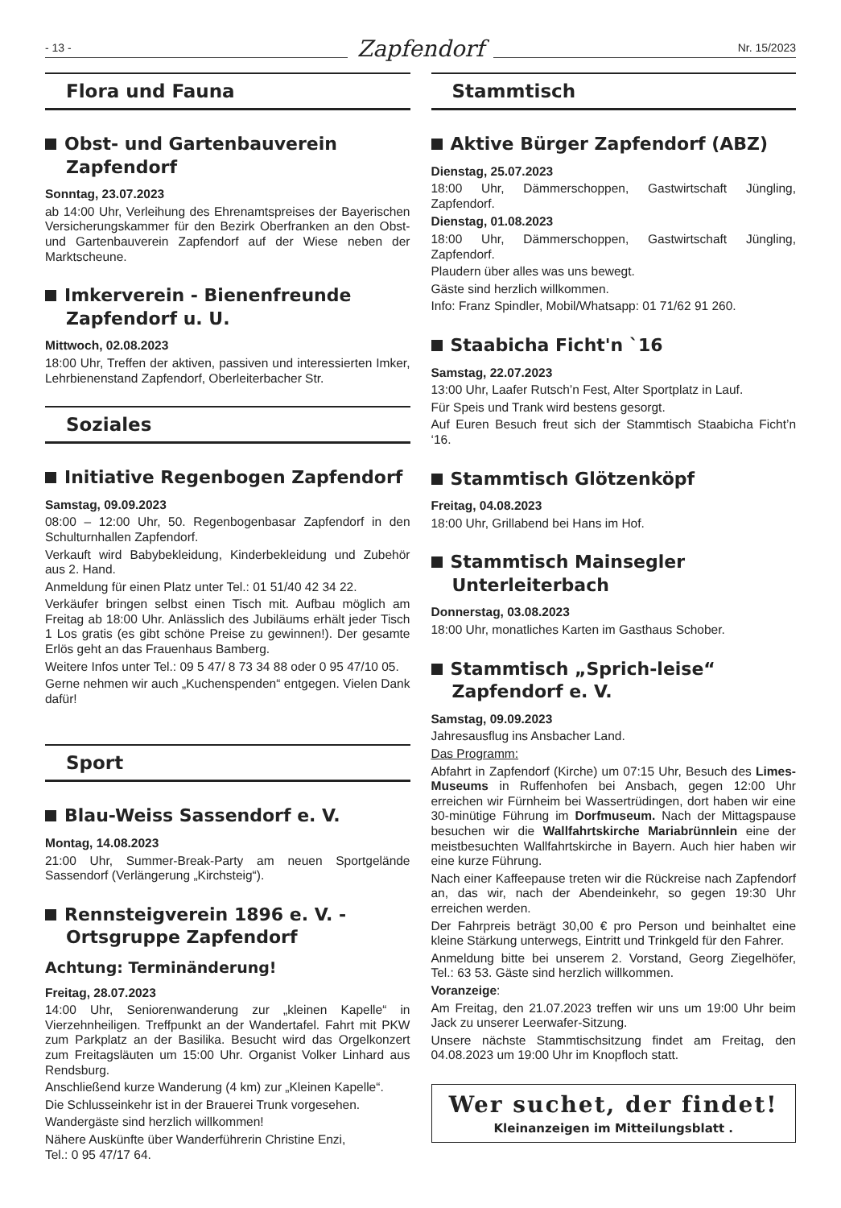- 13 - Zapfendorf Nr. 15/2023
Flora und Fauna
Obst- und Gartenbauverein Zapfendorf
Sonntag, 23.07.2023
ab 14:00 Uhr, Verleihung des Ehrenamtspreises der Bayerischen Versicherungskammer für den Bezirk Oberfranken an den Obst- und Gartenbauverein Zapfendorf auf der Wiese neben der Marktscheune.
Imkerverein - Bienenfreunde Zapfendorf u. U.
Mittwoch, 02.08.2023
18:00 Uhr, Treffen der aktiven, passiven und interessierten Imker, Lehrbienenstand Zapfendorf, Oberleiterbacher Str.
Soziales
Initiative Regenbogen Zapfendorf
Samstag, 09.09.2023
08:00 – 12:00 Uhr, 50. Regenbogenbasar Zapfendorf in den Schulturnhallen Zapfendorf.
Verkauft wird Babybekleidung, Kinderbekleidung und Zubehör aus 2. Hand.
Anmeldung für einen Platz unter Tel.: 01 51/40 42 34 22.
Verkäufer bringen selbst einen Tisch mit. Aufbau möglich am Freitag ab 18:00 Uhr. Anlässlich des Jubiläums erhält jeder Tisch 1 Los gratis (es gibt schöne Preise zu gewinnen!). Der gesamte Erlös geht an das Frauenhaus Bamberg.
Weitere Infos unter Tel.: 09 5 47/ 8 73 34 88 oder 0 95 47/10 05.
Gerne nehmen wir auch „Kuchenspenden“ entgegen. Vielen Dank dafür!
Sport
Blau-Weiss Sassendorf e. V.
Montag, 14.08.2023
21:00 Uhr, Summer-Break-Party am neuen Sportgelände Sassendorf (Verlängerung „Kirchsteig“).
Rennsteigverein 1896 e. V. - Ortsgruppe Zapfendorf
Achtung: Terminänderung!
Freitag, 28.07.2023
14:00 Uhr, Seniorenwanderung zur „kleinen Kapelle“ in Vierzehnheiligen. Treffpunkt an der Wandertafel. Fahrt mit PKW zum Parkplatz an der Basilika. Besucht wird das Orgelkonzert zum Freitagsläuten um 15:00 Uhr. Organist Volker Linhard aus Rendsburg.
Anschließend kurze Wanderung (4 km) zur „Kleinen Kapelle“.
Die Schlusseinkehr ist in der Brauerei Trunk vorgesehen.
Wandergäste sind herzlich willkommen!
Nähere Auskünfte über Wanderführerin Christine Enzi,
Tel.: 0 95 47/17 64.
Stammtisch
Aktive Bürger Zapfendorf (ABZ)
Dienstag, 25.07.2023
18:00 Uhr, Dämmerschoppen, Gastwirtschaft Jüngling, Zapfendorf.
Dienstag, 01.08.2023
18:00 Uhr, Dämmerschoppen, Gastwirtschaft Jüngling, Zapfendorf.
Plaudern über alles was uns bewegt.
Gäste sind herzlich willkommen.
Info: Franz Spindler, Mobil/Whatsapp: 01 71/62 91 260.
Staabicha Ficht'n `16
Samstag, 22.07.2023
13:00 Uhr, Laafer Rutsch’n Fest, Alter Sportplatz in Lauf.
Für Speis und Trank wird bestens gesorgt.
Auf Euren Besuch freut sich der Stammtisch Staabicha Ficht’n ‘16.
Stammtisch Glötzenköpf
Freitag, 04.08.2023
18:00 Uhr, Grillabend bei Hans im Hof.
Stammtisch Mainsegler Unterleiterbach
Donnerstag, 03.08.2023
18:00 Uhr, monatliches Karten im Gasthaus Schober.
Stammtisch „Sprich-leise“ Zapfendorf e. V.
Samstag, 09.09.2023
Jahresausflug ins Ansbacher Land.
Das Programm:
Abfahrt in Zapfendorf (Kirche) um 07:15 Uhr, Besuch des Limes-Museums in Ruffenhofen bei Ansbach, gegen 12:00 Uhr erreichen wir Fürnheim bei Wassertrüdingen, dort haben wir eine 30-minütige Führung im Dorfmuseum. Nach der Mittagspause besuchen wir die Wallfahrtskirche Mariabrünnlein eine der meistbesuchten Wallfahrtskirche in Bayern. Auch hier haben wir eine kurze Führung.
Nach einer Kaffeepause treten wir die Rückreise nach Zapfendorf an, das wir, nach der Abendeinkehr, so gegen 19:30 Uhr erreichen werden.
Der Fahrpreis beträgt 30,00 € pro Person und beinhaltet eine kleine Stärkung unterwegs, Eintritt und Trinkgeld für den Fahrer.
Anmeldung bitte bei unserem 2. Vorstand, Georg Ziegelhöfer, Tel.: 63 53. Gäste sind herzlich willkommen.
Voranzeige:
Am Freitag, den 21.07.2023 treffen wir uns um 19:00 Uhr beim Jack zu unserer Leerwafer-Sitzung.
Unsere nächste Stammtischsitzung findet am Freitag, den 04.08.2023 um 19:00 Uhr im Knopfloch statt.
Wer suchet, der findet!
Kleinanzeigen im Mitteilungsblatt .